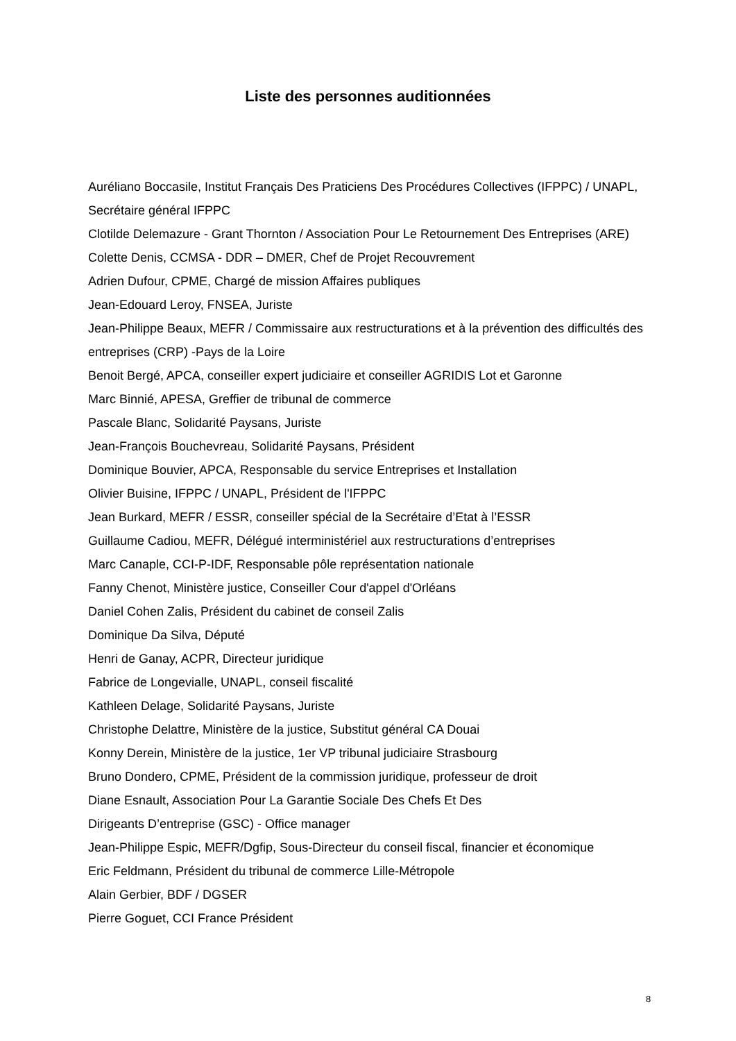Liste des personnes auditionnées
Auréliano Boccasile, Institut Français Des Praticiens Des Procédures Collectives (IFPPC) / UNAPL, Secrétaire général IFPPC
Clotilde Delemazure - Grant Thornton / Association Pour Le Retournement Des Entreprises (ARE)
Colette Denis, CCMSA - DDR – DMER, Chef de Projet Recouvrement
Adrien Dufour, CPME, Chargé de mission Affaires publiques
Jean-Edouard Leroy, FNSEA, Juriste
Jean-Philippe Beaux, MEFR / Commissaire aux restructurations et à la prévention des difficultés des entreprises (CRP) -Pays de la Loire
Benoit Bergé, APCA, conseiller expert judiciaire et conseiller AGRIDIS Lot et Garonne
Marc Binnié, APESA, Greffier de tribunal de commerce
Pascale Blanc, Solidarité Paysans, Juriste
Jean-François Bouchevreau, Solidarité Paysans, Président
Dominique Bouvier, APCA, Responsable du service Entreprises et Installation
Olivier Buisine, IFPPC / UNAPL, Président de l'IFPPC
Jean Burkard, MEFR / ESSR, conseiller spécial de la Secrétaire d’Etat à l’ESSR
Guillaume Cadiou, MEFR, Délégué interministériel aux restructurations d’entreprises
Marc Canaple, CCI-P-IDF, Responsable pôle représentation nationale
Fanny Chenot, Ministère justice, Conseiller Cour d'appel d'Orléans
Daniel Cohen Zalis, Président du cabinet de conseil Zalis
Dominique Da Silva, Député
Henri de Ganay, ACPR, Directeur juridique
Fabrice de Longevialle, UNAPL, conseil fiscalité
Kathleen Delage, Solidarité Paysans, Juriste
Christophe Delattre, Ministère de la justice, Substitut général CA Douai
Konny Derein, Ministère de la justice, 1er VP tribunal judiciaire Strasbourg
Bruno Dondero, CPME, Président de la commission juridique, professeur de droit
Diane Esnault, Association Pour La Garantie Sociale Des Chefs Et Des
Dirigeants D’entreprise (GSC) - Office manager
Jean-Philippe Espic, MEFR/Dgfip, Sous-Directeur du conseil fiscal, financier et économique
Eric Feldmann, Président du tribunal de commerce Lille-Métropole
Alain Gerbier, BDF / DGSER
Pierre Goguet, CCI France Président
8